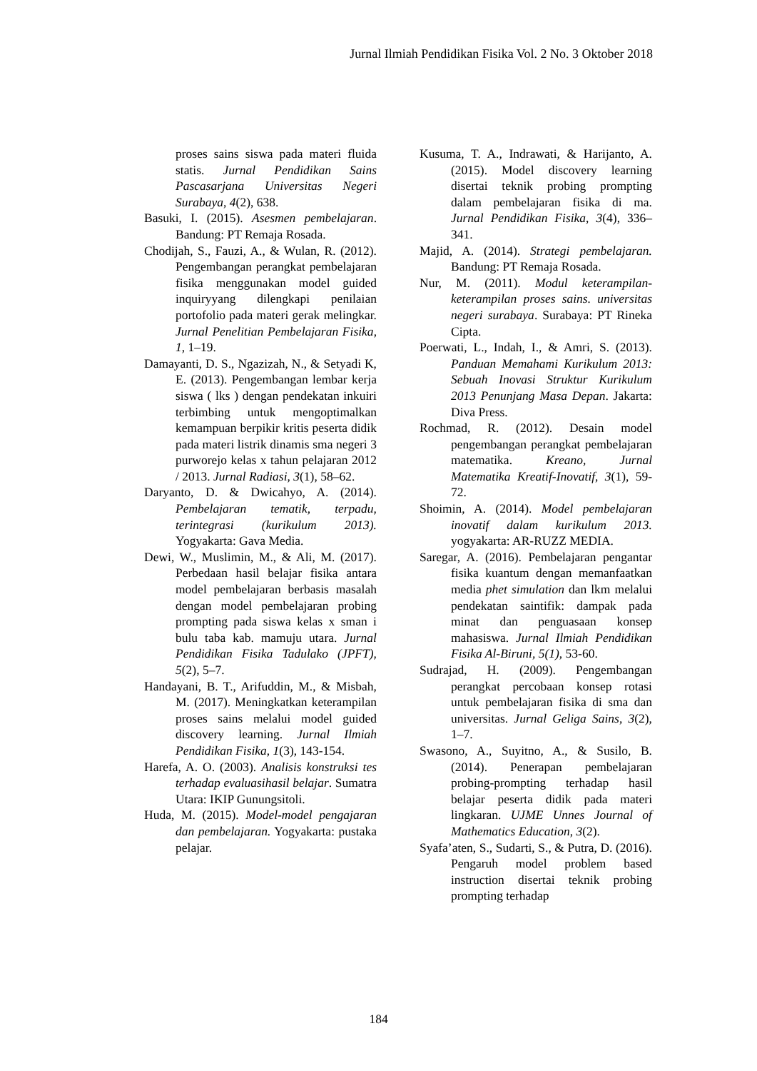Jurnal Ilmiah Pendidikan Fisika Vol. 2 No. 3 Oktober 2018
proses sains siswa pada materi fluida statis. Jurnal Pendidikan Sains Pascasarjana Universitas Negeri Surabaya, 4(2), 638.
Basuki, I. (2015). Asesmen pembelajaran. Bandung: PT Remaja Rosada.
Chodijah, S., Fauzi, A., & Wulan, R. (2012). Pengembangan perangkat pembelajaran fisika menggunakan model guided inquiryyang dilengkapi penilaian portofolio pada materi gerak melingkar. Jurnal Penelitian Pembelajaran Fisika, 1, 1–19.
Damayanti, D. S., Ngazizah, N., & Setyadi K, E. (2013). Pengembangan lembar kerja siswa ( lks ) dengan pendekatan inkuiri terbimbing untuk mengoptimalkan kemampuan berpikir kritis peserta didik pada materi listrik dinamis sma negeri 3 purworejo kelas x tahun pelajaran 2012 / 2013. Jurnal Radiasi, 3(1), 58–62.
Daryanto, D. & Dwicahyo, A. (2014). Pembelajaran tematik, terpadu, terintegrasi (kurikulum 2013). Yogyakarta: Gava Media.
Dewi, W., Muslimin, M., & Ali, M. (2017). Perbedaan hasil belajar fisika antara model pembelajaran berbasis masalah dengan model pembelajaran probing prompting pada siswa kelas x sman i bulu taba kab. mamuju utara. Jurnal Pendidikan Fisika Tadulako (JPFT), 5(2), 5–7.
Handayani, B. T., Arifuddin, M., & Misbah, M. (2017). Meningkatkan keterampilan proses sains melalui model guided discovery learning. Jurnal Ilmiah Pendidikan Fisika, 1(3), 143-154.
Harefa, A. O. (2003). Analisis konstruksi tes terhadap evaluasihasil belajar. Sumatra Utara: IKIP Gunungsitoli.
Huda, M. (2015). Model-model pengajaran dan pembelajaran. Yogyakarta: pustaka pelajar.
Kusuma, T. A., Indrawati, & Harijanto, A. (2015). Model discovery learning disertai teknik probing prompting dalam pembelajaran fisika di ma. Jurnal Pendidikan Fisika, 3(4), 336–341.
Majid, A. (2014). Strategi pembelajaran. Bandung: PT Remaja Rosada.
Nur, M. (2011). Modul keterampilan-keterampilan proses sains. universitas negeri surabaya. Surabaya: PT Rineka Cipta.
Poerwati, L., Indah, I., & Amri, S. (2013). Panduan Memahami Kurikulum 2013: Sebuah Inovasi Struktur Kurikulum 2013 Penunjang Masa Depan. Jakarta: Diva Press.
Rochmad, R. (2012). Desain model pengembangan perangkat pembelajaran matematika. Kreano, Jurnal Matematika Kreatif-Inovatif, 3(1), 59-72.
Shoimin, A. (2014). Model pembelajaran inovatif dalam kurikulum 2013. yogyakarta: AR-RUZZ MEDIA.
Saregar, A. (2016). Pembelajaran pengantar fisika kuantum dengan memanfaatkan media phet simulation dan lkm melalui pendekatan saintifik: dampak pada minat dan penguasaan konsep mahasiswa. Jurnal Ilmiah Pendidikan Fisika Al-Biruni, 5(1), 53-60.
Sudrajad, H. (2009). Pengembangan perangkat percobaan konsep rotasi untuk pembelajaran fisika di sma dan universitas. Jurnal Geliga Sains, 3(2), 1–7.
Swasono, A., Suyitno, A., & Susilo, B. (2014). Penerapan pembelajaran probing-prompting terhadap hasil belajar peserta didik pada materi lingkaran. UJME Unnes Journal of Mathematics Education, 3(2).
Syafa’aten, S., Sudarti, S., & Putra, D. (2016). Pengaruh model problem based instruction disertai teknik probing prompting terhadap
184